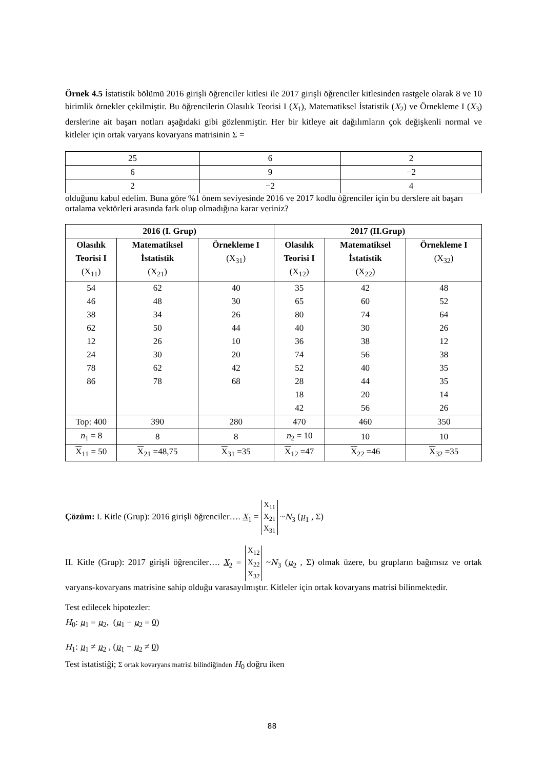Örnek 4.5 İstatistik bölümü 2016 girişli öğrenciler kitlesi ile 2017 girişli öğrenciler kitlesinden rastgele olarak 8 ve 10 birimlik örnekler çekilmiştir. Bu öğrencilerin Olasılık Teorisi I (X<sub>1</sub>), Matematiksel İstatistik (X<sub>2</sub>) ve Örnekleme I (X<sub>3</sub>) derslerine ait başarı notları aşağıdaki gibi gözlenmiştir. Her bir kitleye ait dağılımların çok değişkenli normal ve kitleler için ortak varyans kovaryans matrisinin Σ =
| 25 | 6 | 2 |
| 6 | 9 | −2 |
| 2 | −2 | 4 |
olduğunu kabul edelim. Buna göre %1 önem seviyesinde 2016 ve 2017 kodlu öğrenciler için bu derslere ait başarı ortalama vektörleri arasında fark olup olmadığına karar veriniz?
| 2016 (I. Grup) | | | 2017 (II.Grup) | | |
| --- | --- | --- | --- | --- | --- |
| Olasılık Teorisi I (X<sub>11</sub>) | Matematiksel İstatistik (X<sub>21</sub>) | Örnekleme I (X<sub>31</sub>) | Olasılık Teorisi I (X<sub>12</sub>) | Matematiksel İstatistik (X<sub>22</sub>) | Örnekleme I (X<sub>32</sub>) |
| 54 46 38 62 12 24 78 86 | 62 48 34 50 26 30 62 78 | 40 30 26 44 10 20 42 68 | 35 65 80 40 36 74 52 28 18 42 | 42 60 74 30 38 56 40 44 20 56 | 48 52 64 26 12 38 35 35 14 26 |
| Top: 400 | 390 | 280 | 470 | 460 | 350 |
| n<sub>1</sub> = 8 | 8 | 8 | n<sub>2</sub> = 10 | 10 | 10 |
| X<sub>11</sub> = 50 | X<sub>21</sub> =48,75 | X<sub>31</sub> =35 | X<sub>12</sub> =47 | X<sub>22</sub> =46 | X<sub>32</sub> =35 |
Çözüm: I. Kitle (Grup): 2016 girişli öğrenciler…. X<sub>1</sub> = X<sub>11</sub>
X<sub>21</sub>
X<sub>31</sub> ~N<sub>3</sub> (μ<sub>1</sub> , Σ)
II. Kitle (Grup): 2017 girişli öğrenciler…. X<sub>2</sub> = X<sub>12</sub>
X<sub>22</sub>
X<sub>32</sub> ~N<sub>3</sub> (μ<sub>2</sub> , Σ) olmak üzere, bu grupların bağımsız ve ortak varyans-kovaryans matrisine sahip olduğu varasayılmıştır. Kitleler için ortak kovaryans matrisi bilinmektedir.
Test edilecek hipotezler:
H<sub>0</sub>: μ<sub>1</sub> = μ<sub>2</sub>, (μ<sub>1</sub> − μ<sub>2</sub> = 0)
H<sub>1</sub>: μ<sub>1</sub> ≠ μ<sub>2</sub> , (μ<sub>1</sub> − μ<sub>2</sub> ≠ 0)
Test istatistiği; Σ ortak kovaryans matrisi bilindiğinden H<sub>0</sub> doğru iken
88